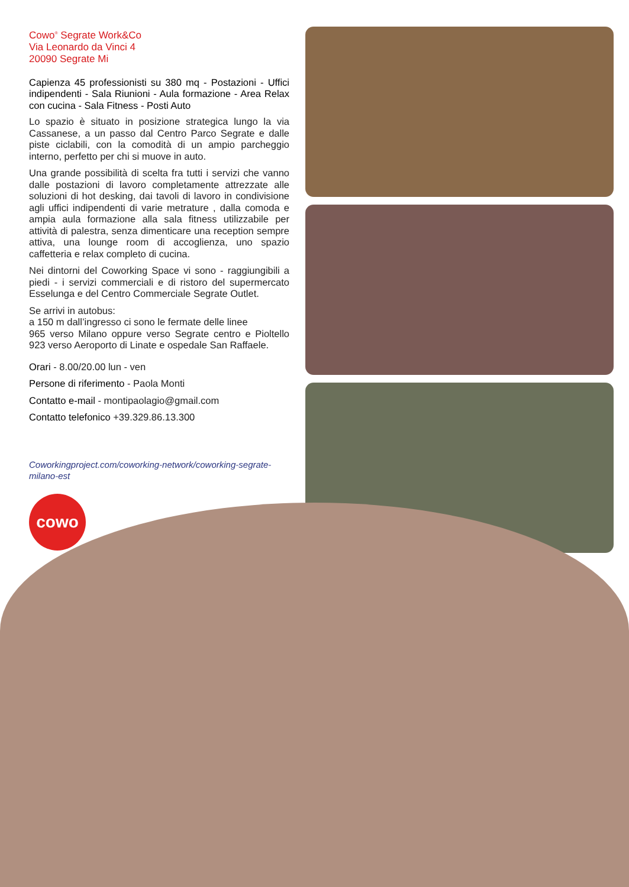Cowo<sup>®</sup> Segrate Work&Co
Via Leonardo da Vinci 4
20090 Segrate Mi
Capienza 45 professionisti su 380 mq - Postazioni - Uffici indipendenti - Sala Riunioni - Aula formazione - Area Relax con cucina - Sala Fitness - Posti Auto
Lo spazio è situato in posizione strategica lungo la via Cassanese, a un passo dal Centro Parco Segrate e dalle piste ciclabili, con la comodità di un ampio parcheggio interno, perfetto per chi si muove in auto.
Una grande possibilità di scelta fra tutti i servizi che vanno dalle postazioni di lavoro completamente attrezzate alle soluzioni di hot desking, dai tavoli di lavoro in condivisione agli uffici indipendenti di varie metrature , dalla comoda e ampia aula formazione alla sala fitness utilizzabile per attività di palestra, senza dimenticare una reception sempre attiva, una lounge room di accoglienza, uno spazio caffetteria e relax completo di cucina.
Nei dintorni del Coworking Space vi sono - raggiungibili a piedi - i servizi commerciali e di ristoro del supermercato Esselunga e del Centro Commerciale Segrate Outlet.
Se arrivi in autobus:
a 150 m dall’ingresso ci sono le fermate delle linee
965 verso Milano oppure verso Segrate centro e Pioltello 923 verso Aeroporto di Linate e ospedale San Raffaele.
Orari - 8.00/20.00 lun - ven
Persone di riferimento - Paola Monti
Contatto e-mail - montipaolagio@gmail.com
Contatto telefonico +39.329.86.13.300
Coworkingproject.com/coworking-network/coworking-segrate-milano-est
cowo